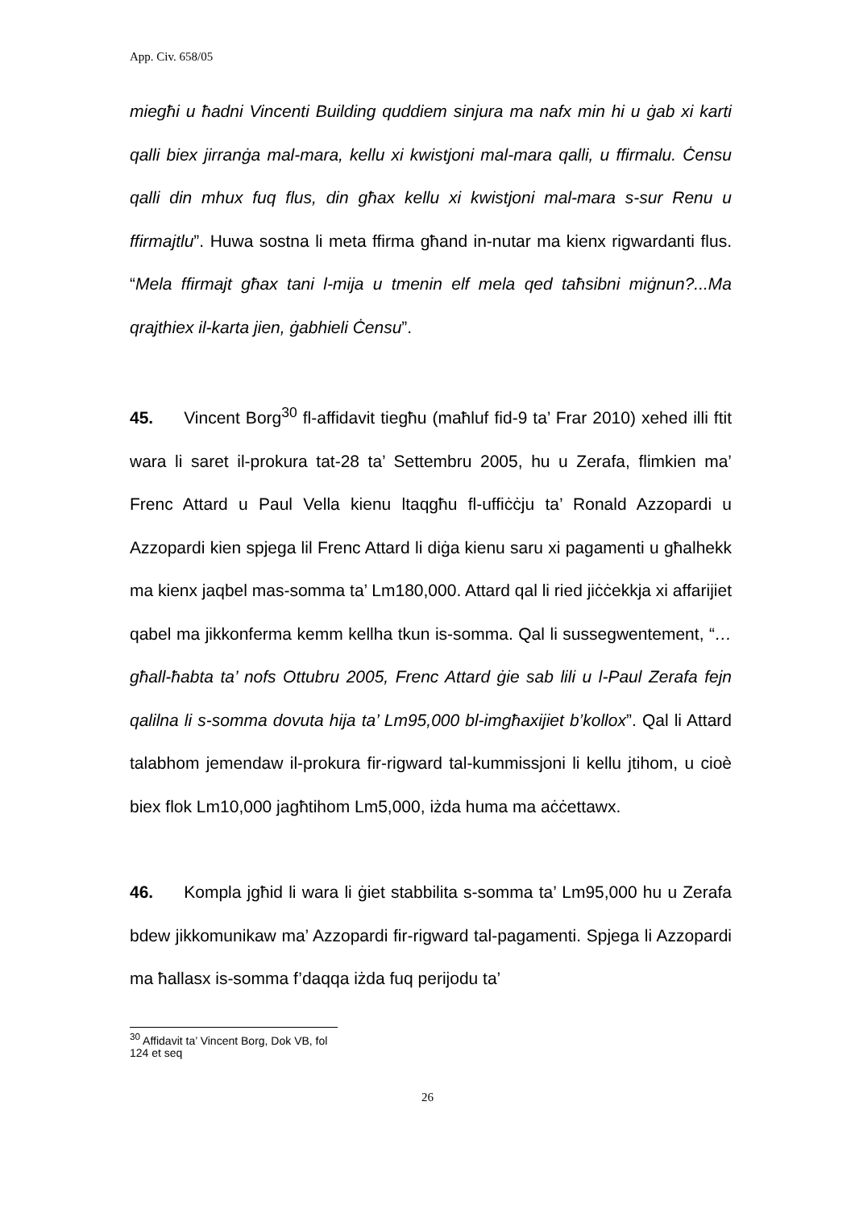App. Civ. 658/05
miegħi u ħadni Vincenti Building quddiem sinjura ma nafx min hi u ġab xi karti qalli biex jirranġa mal-mara, kellu xi kwistjoni mal-mara qalli, u ffirmalu. Ċensu qalli din mhux fuq flus, din għax kellu xi kwistjoni mal-mara s-sur Renu u ffirmajtlu”. Huwa sostna li meta ffirma għand in-nutar ma kienx rigwardanti flus. “Mela ffirmajt għax tani l-mija u tmenin elf mela qed taħsibni miġnun?...Ma qrajthiex il-karta jien, ġabhieli Ċensu”.
45. Vincent Borg<sup>30</sup> fl-affidavit tiegħu (maħluf fid-9 ta’ Frar 2010) xehed illi ftit wara li saret il-prokura tat-28 ta’ Settembru 2005, hu u Zerafa, flimkien ma’ Frenc Attard u Paul Vella kienu ltaqgħu fl-uffiċċju ta’ Ronald Azzopardi u Azzopardi kien spjega lil Frenc Attard li diġa kienu saru xi pagamenti u għalhekk ma kienx jaqbel mas-somma ta’ Lm180,000. Attard qal li ried jiċċekkja xi affarijiet qabel ma jikkonferma kemm kellha tkun is-somma. Qal li sussegwentement, “…għall-ħabta ta’ nofs Ottubru 2005, Frenc Attard ġie sab lili u l-Paul Zerafa fejn qalilna li s-somma dovuta hija ta’ Lm95,000 bl-imgħaxijiet b’kollox”. Qal li Attard talabhom jemendaw il-prokura fir-rigward tal-kummissjoni li kellu jtihom, u cioè biex flok Lm10,000 jagħtihom Lm5,000, iżda huma ma aċċettawx.
46. Kompla jgħid li wara li ġiet stabbilita s-somma ta’ Lm95,000 hu u Zerafa bdew jikkomunikaw ma’ Azzopardi fir-rigward tal-pagamenti. Spjega li Azzopardi ma ħallasx is-somma f’daqqa iżda fuq perijodu ta’
<sup>30</sup> Affidavit ta’ Vincent Borg, Dok VB, fol 124 et seq
26